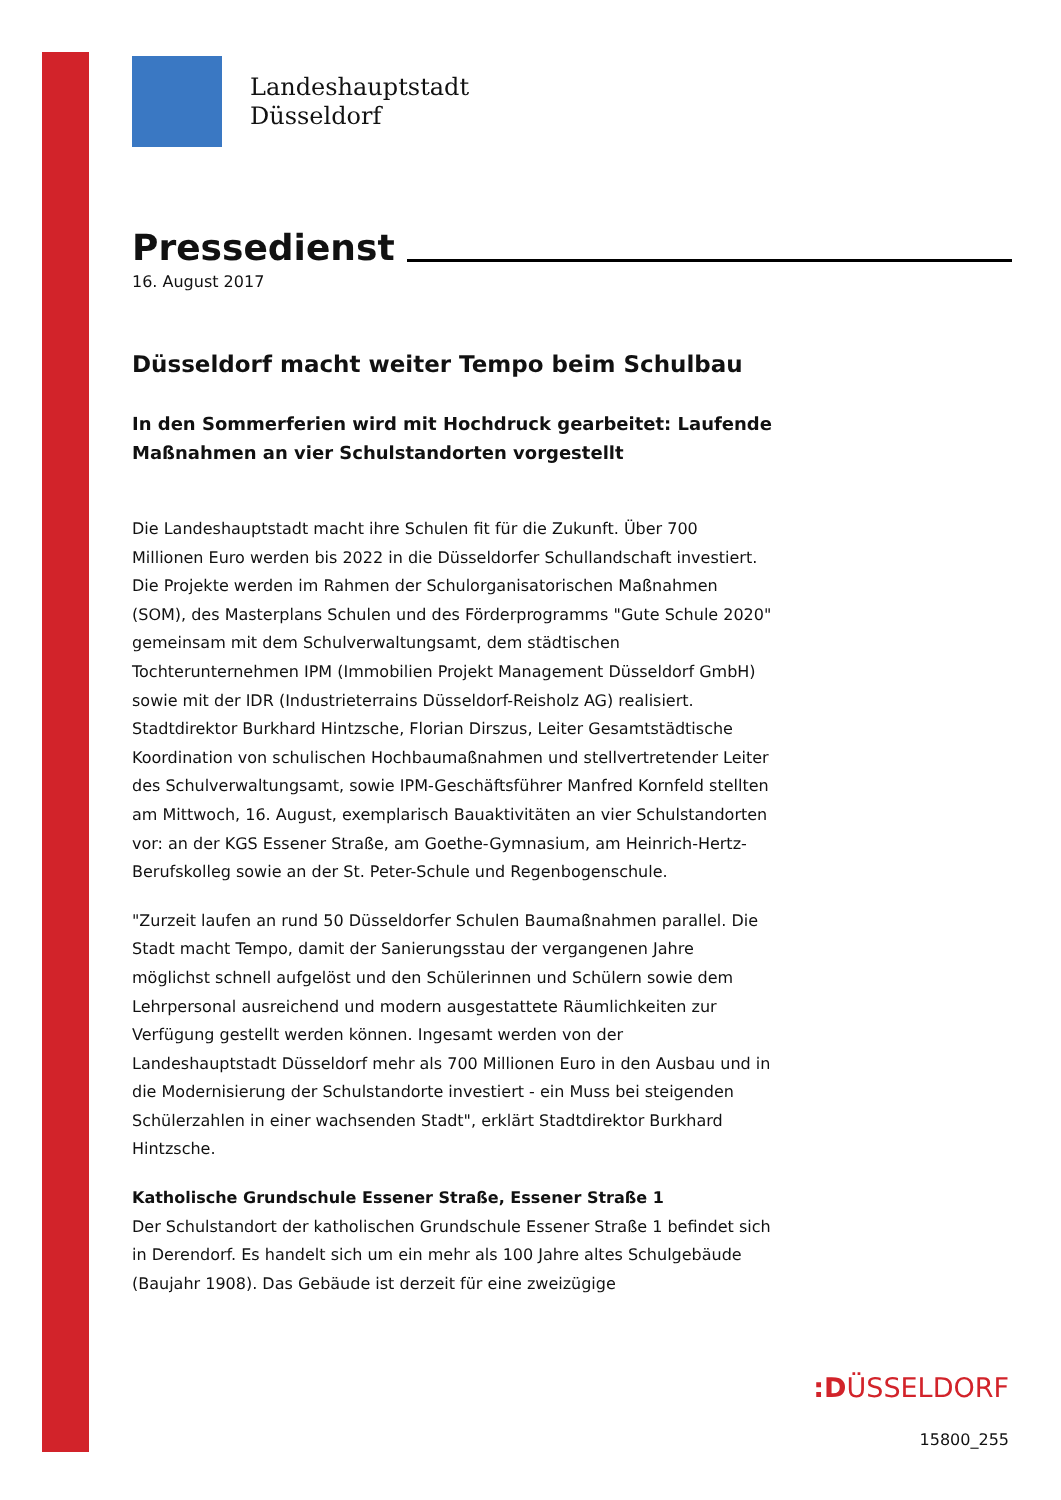Landeshauptstadt
Düsseldorf
Pressedienst
16. August 2017
Düsseldorf macht weiter Tempo beim Schulbau
In den Sommerferien wird mit Hochdruck gearbeitet: Laufende Maßnahmen an vier Schulstandorten vorgestellt
Die Landeshauptstadt macht ihre Schulen fit für die Zukunft. Über 700 Millionen Euro werden bis 2022 in die Düsseldorfer Schullandschaft investiert. Die Projekte werden im Rahmen der Schulorganisatorischen Maßnahmen (SOM), des Masterplans Schulen und des Förderprogramms "Gute Schule 2020" gemeinsam mit dem Schulverwaltungsamt, dem städtischen Tochterunternehmen IPM (Immobilien Projekt Management Düsseldorf GmbH) sowie mit der IDR (Industrieterrains Düsseldorf-Reisholz AG) realisiert. Stadtdirektor Burkhard Hintzsche, Florian Dirszus, Leiter Gesamtstädtische Koordination von schulischen Hochbaumaßnahmen und stellvertretender Leiter des Schulverwaltungsamt, sowie IPM-Geschäftsführer Manfred Kornfeld stellten am Mittwoch, 16. August, exemplarisch Bauaktivitäten an vier Schulstandorten vor: an der KGS Essener Straße, am Goethe-Gymnasium, am Heinrich-Hertz-Berufskolleg sowie an der St. Peter-Schule und Regenbogenschule.
"Zurzeit laufen an rund 50 Düsseldorfer Schulen Baumaßnahmen parallel. Die Stadt macht Tempo, damit der Sanierungsstau der vergangenen Jahre möglichst schnell aufgelöst und den Schülerinnen und Schülern sowie dem Lehrpersonal ausreichend und modern ausgestattete Räumlichkeiten zur Verfügung gestellt werden können. Ingesamt werden von der Landeshauptstadt Düsseldorf mehr als 700 Millionen Euro in den Ausbau und in die Modernisierung der Schulstandorte investiert - ein Muss bei steigenden Schülerzahlen in einer wachsenden Stadt", erklärt Stadtdirektor Burkhard Hintzsche.
Katholische Grundschule Essener Straße, Essener Straße 1
Der Schulstandort der katholischen Grundschule Essener Straße 1 befindet sich in Derendorf. Es handelt sich um ein mehr als 100 Jahre altes Schulgebäude (Baujahr 1908). Das Gebäude ist derzeit für eine zweizügige
:DÜSSELDORF
15800_255